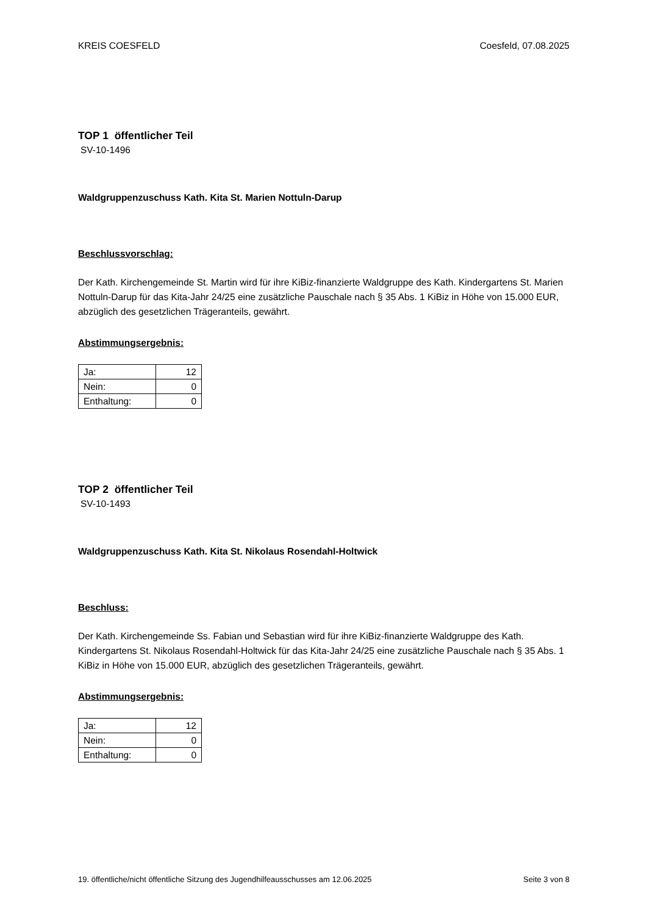KREIS COESFELD Coesfeld, 07.08.2025
TOP 1 öffentlicher Teil
SV-10-1496
Waldgruppenzuschuss Kath. Kita St. Marien Nottuln-Darup
Beschlussvorschlag:
Der Kath. Kirchengemeinde St. Martin wird für ihre KiBiz-finanzierte Waldgruppe des Kath. Kindergartens St. Marien Nottuln-Darup für das Kita-Jahr 24/25 eine zusätzliche Pauschale nach § 35 Abs. 1 KiBiz in Höhe von 15.000 EUR, abzüglich des gesetzlichen Trägeranteils, gewährt.
Abstimmungsergebnis:
| Ja: | 12 |
| Nein: | 0 |
| Enthaltung: | 0 |
TOP 2 öffentlicher Teil
SV-10-1493
Waldgruppenzuschuss Kath. Kita St. Nikolaus Rosendahl-Holtwick
Beschluss:
Der Kath. Kirchengemeinde Ss. Fabian und Sebastian wird für ihre KiBiz-finanzierte Waldgruppe des Kath. Kindergartens St. Nikolaus Rosendahl-Holtwick für das Kita-Jahr 24/25 eine zusätzliche Pauschale nach § 35 Abs. 1 KiBiz in Höhe von 15.000 EUR, abzüglich des gesetzlichen Trägeranteils, gewährt.
Abstimmungsergebnis:
| Ja: | 12 |
| Nein: | 0 |
| Enthaltung: | 0 |
19. öffentliche/nicht öffentliche Sitzung des Jugendhilfeausschusses am 12.06.2025 Seite 3 von 8